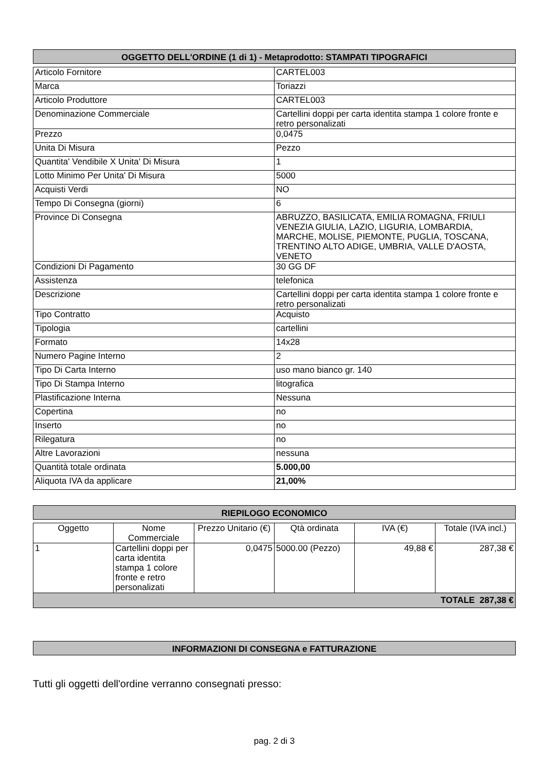OGGETTO DELL'ORDINE (1 di 1) - Metaprodotto: STAMPATI TIPOGRAFICI
| Articolo Fornitore | CARTEL003 |
| Marca | Toriazzi |
| Articolo Produttore | CARTEL003 |
| Denominazione Commerciale | Cartellini doppi per carta identita stampa 1 colore fronte e retro personalizati |
| Prezzo | 0,0475 |
| Unita Di Misura | Pezzo |
| Quantita' Vendibile X Unita' Di Misura | 1 |
| Lotto Minimo Per Unita' Di Misura | 5000 |
| Acquisti Verdi | NO |
| Tempo Di Consegna (giorni) | 6 |
| Province Di Consegna | ABRUZZO, BASILICATA, EMILIA ROMAGNA, FRIULI VENEZIA GIULIA, LAZIO, LIGURIA, LOMBARDIA, MARCHE, MOLISE, PIEMONTE, PUGLIA, TOSCANA, TRENTINO ALTO ADIGE, UMBRIA, VALLE D'AOSTA, VENETO |
| Condizioni Di Pagamento | 30 GG DF |
| Assistenza | telefonica |
| Descrizione | Cartellini doppi per carta identita stampa 1 colore fronte e retro personalizati |
| Tipo Contratto | Acquisto |
| Tipologia | cartellini |
| Formato | 14x28 |
| Numero Pagine Interno | 2 |
| Tipo Di Carta Interno | uso mano bianco gr. 140 |
| Tipo Di Stampa Interno | litografica |
| Plastificazione Interna | Nessuna |
| Copertina | no |
| Inserto | no |
| Rilegatura | no |
| Altre Lavorazioni | nessuna |
| Quantità totale ordinata | 5.000,00 |
| Aliquota IVA da applicare | 21,00% |
RIEPILOGO ECONOMICO
| Oggetto | Nome Commerciale | Prezzo Unitario (€) | Qtà ordinata | IVA (€) | Totale (IVA incl.) |
| --- | --- | --- | --- | --- | --- |
| 1 | Cartellini doppi per carta identita stampa 1 colore fronte e retro personalizati | 0,0475 | 5000.00 (Pezzo) | 49,88 € | 287,38 € |
| TOTALE 287,38 € | | | | | |
INFORMAZIONI DI CONSEGNA e FATTURAZIONE
Tutti gli oggetti dell'ordine verranno consegnati presso:
pag. 2 di 3